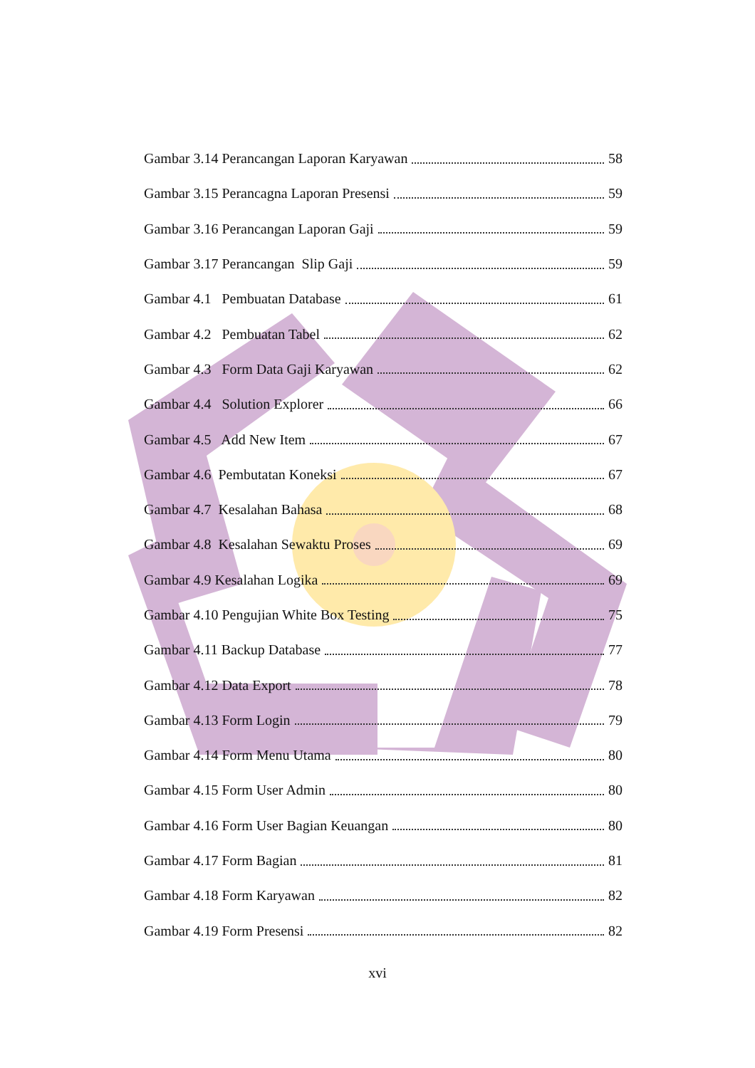Gambar 3.14 Perancangan Laporan Karyawan 58
Gambar 3.15 Perancagna Laporan Presensi 59
Gambar 3.16 Perancangan Laporan Gaji 59
Gambar 3.17 Perancangan Slip Gaji 59
Gambar 4.1 Pembuatan Database 61
Gambar 4.2 Pembuatan Tabel 62
Gambar 4.3 Form Data Gaji Karyawan 62
Gambar 4.4 Solution Explorer 66
Gambar 4.5 Add New Item 67
Gambar 4.6 Pembutatan Koneksi 67
Gambar 4.7 Kesalahan Bahasa 68
Gambar 4.8 Kesalahan Sewaktu Proses 69
Gambar 4.9 Kesalahan Logika 69
Gambar 4.10 Pengujian White Box Testing 75
Gambar 4.11 Backup Database 77
Gambar 4.12 Data Export 78
Gambar 4.13 Form Login 79
Gambar 4.14 Form Menu Utama 80
Gambar 4.15 Form User Admin 80
Gambar 4.16 Form User Bagian Keuangan 80
Gambar 4.17 Form Bagian 81
Gambar 4.18 Form Karyawan 82
Gambar 4.19 Form Presensi 82
xvi